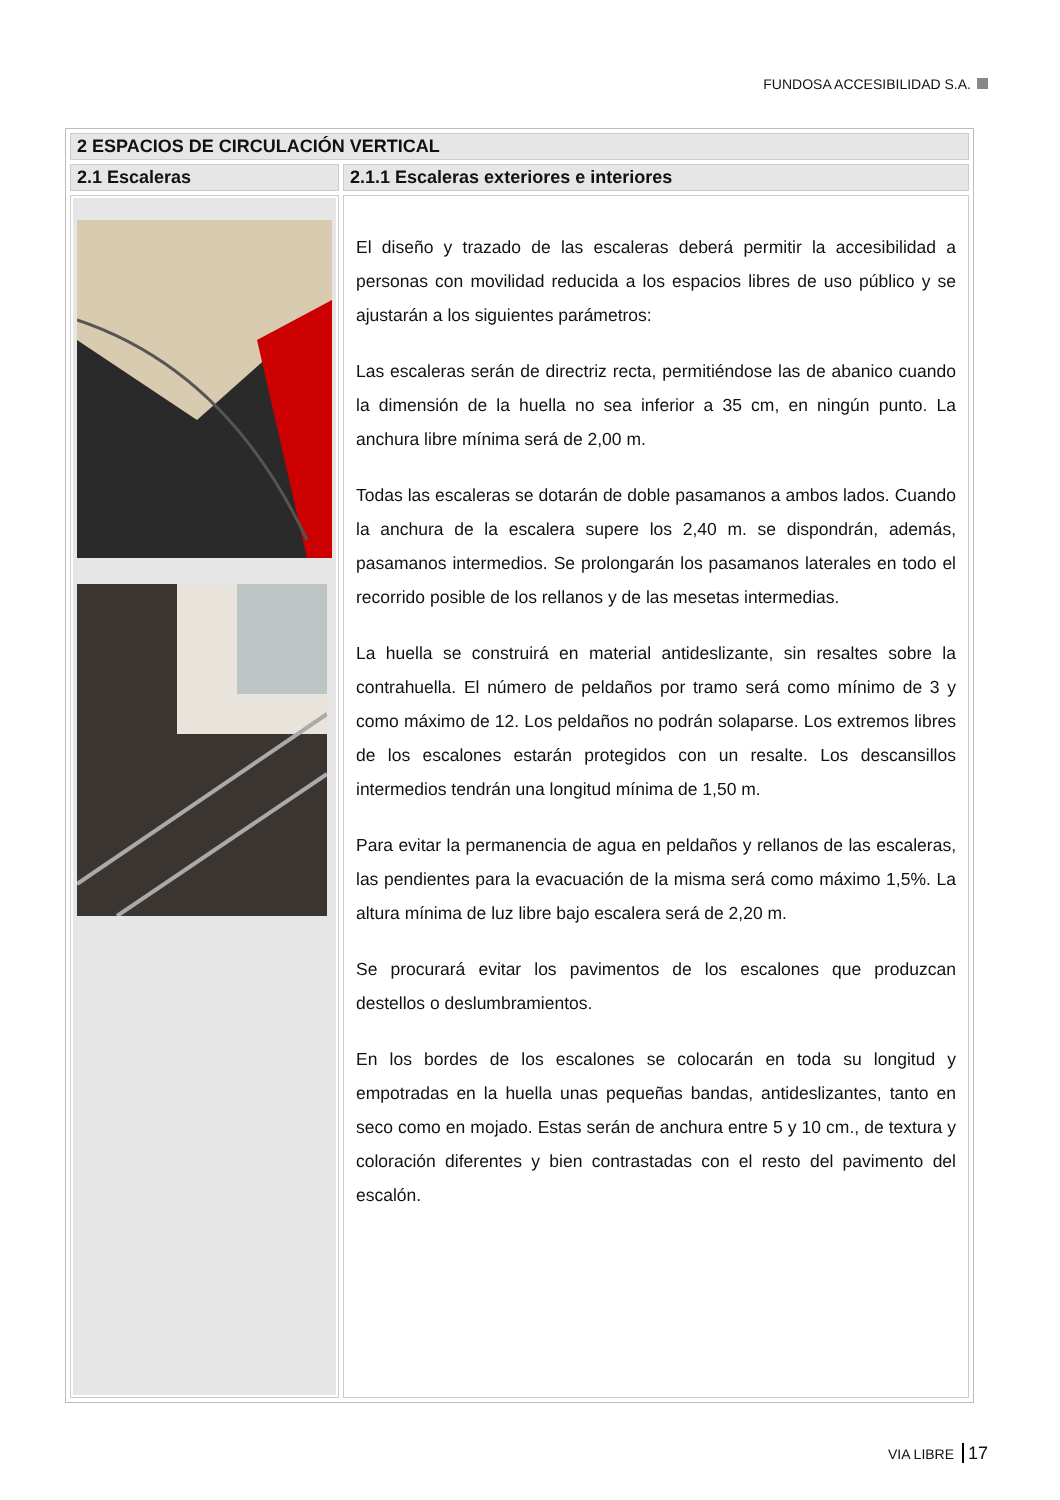FUNDOSA ACCESIBILIDAD S.A.
| 2 ESPACIOS DE CIRCULACIÓN VERTICAL | |
| 2.1 Escaleras | 2.1.1 Escaleras exteriores e interiores |
| | El diseño y trazado de las escaleras deberá permitir la accesibilidad a personas con movilidad reducida a los espacios libres de uso público y se ajustarán a los siguientes parámetros: Las escaleras serán de directriz recta, permitiéndose las de abanico cuando la dimensión de la huella no sea inferior a 35 cm, en ningún punto. La anchura libre mínima será de 2,00 m. Todas las escaleras se dotarán de doble pasamanos a ambos lados. Cuando la anchura de la escalera supere los 2,40 m. se dispondrán, además, pasamanos intermedios. Se prolongarán los pasamanos laterales en todo el recorrido posible de los rellanos y de las mesetas intermedias. La huella se construirá en material antideslizante, sin resaltes sobre la contrahuella. El número de peldaños por tramo será como mínimo de 3 y como máximo de 12. Los peldaños no podrán solaparse. Los extremos libres de los escalones estarán protegidos con un resalte. Los descansillos intermedios tendrán una longitud mínima de 1,50 m. Para evitar la permanencia de agua en peldaños y rellanos de las escaleras, las pendientes para la evacuación de la misma será como máximo 1,5%. La altura mínima de luz libre bajo escalera será de 2,20 m. Se procurará evitar los pavimentos de los escalones que produzcan destellos o deslumbramientos. En los bordes de los escalones se colocarán en toda su longitud y empotradas en la huella unas pequeñas bandas, antideslizantes, tanto en seco como en mojado. Estas serán de anchura entre 5 y 10 cm., de textura y coloración diferentes y bien contrastadas con el resto del pavimento del escalón. |
VIA LIBRE 17